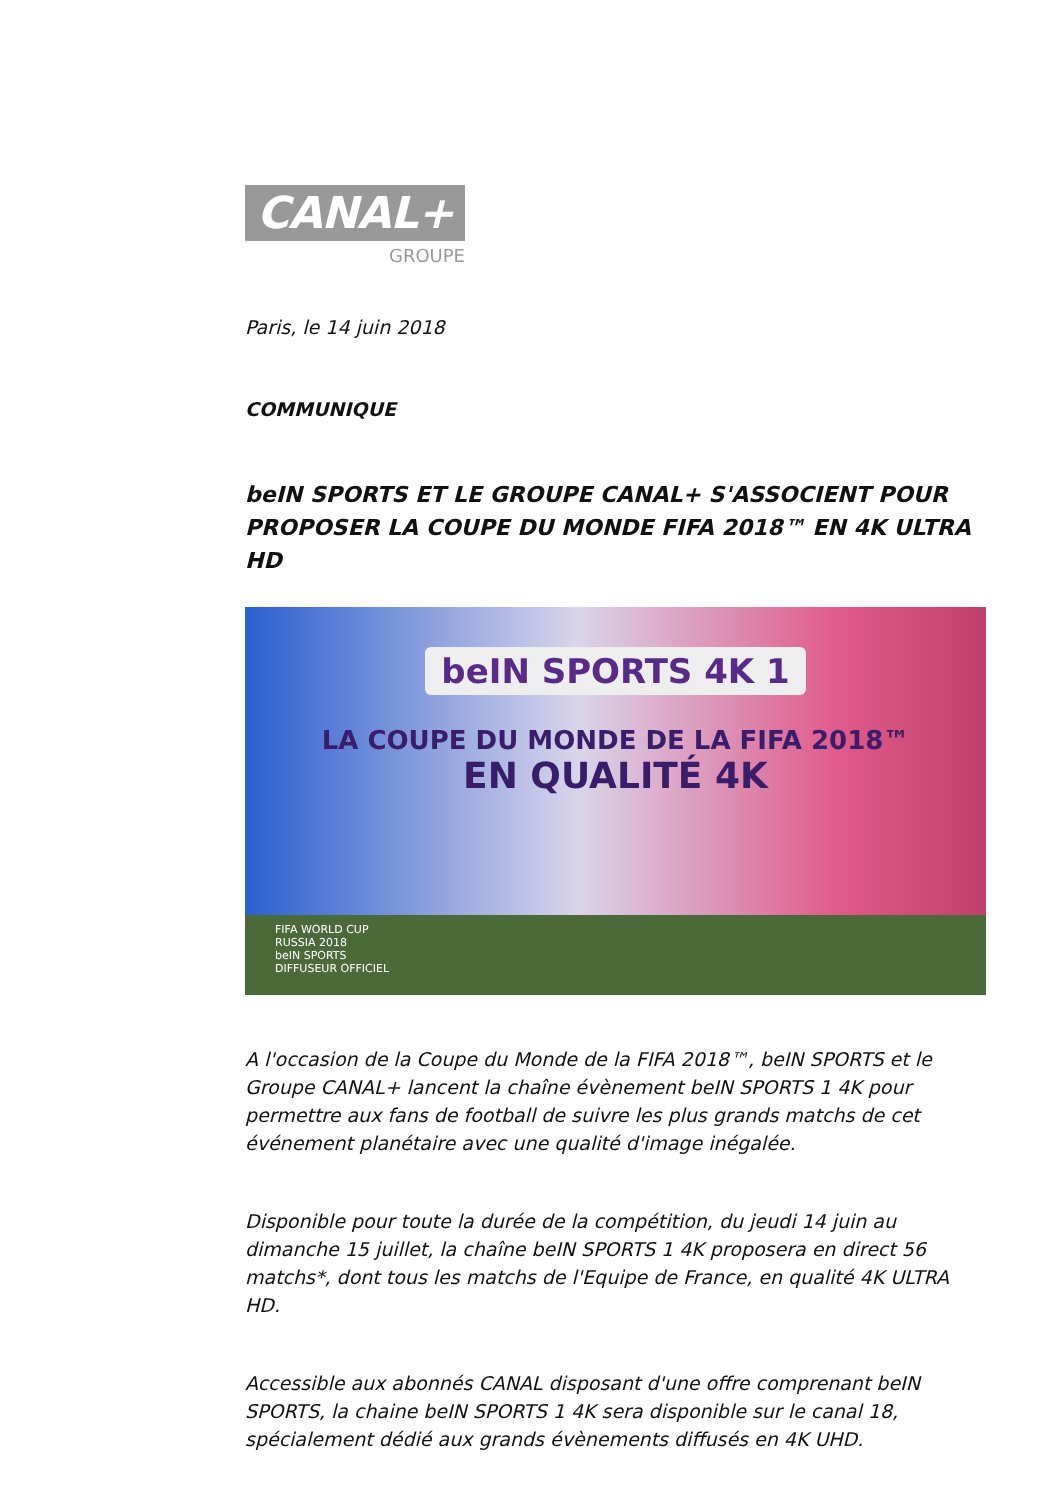CANAL+
GROUPE
Paris, le 14 juin 2018
COMMUNIQUE
beIN SPORTS ET LE GROUPE CANAL+ S'ASSOCIENT POUR PROPOSER LA COUPE DU MONDE FIFA 2018™ EN 4K ULTRA HD
beIN SPORTS 4K 1
LA COUPE DU MONDE DE LA FIFA 2018™
EN QUALITÉ 4K
FIFA WORLD CUP
RUSSIA 2018
beIN SPORTS
DIFFUSEUR OFFICIEL
A l'occasion de la Coupe du Monde de la FIFA 2018™, beIN SPORTS et le Groupe CANAL+ lancent la chaîne évènement beIN SPORTS 1 4K pour permettre aux fans de football de suivre les plus grands matchs de cet événement planétaire avec une qualité d'image inégalée.
Disponible pour toute la durée de la compétition, du jeudi 14 juin au dimanche 15 juillet, la chaîne beIN SPORTS 1 4K proposera en direct 56 matchs*, dont tous les matchs de l'Equipe de France, en qualité 4K ULTRA HD.
Accessible aux abonnés CANAL disposant d'une offre comprenant beIN SPORTS, la chaine beIN SPORTS 1 4K sera disponible sur le canal 18, spécialement dédié aux grands évènements diffusés en 4K UHD.